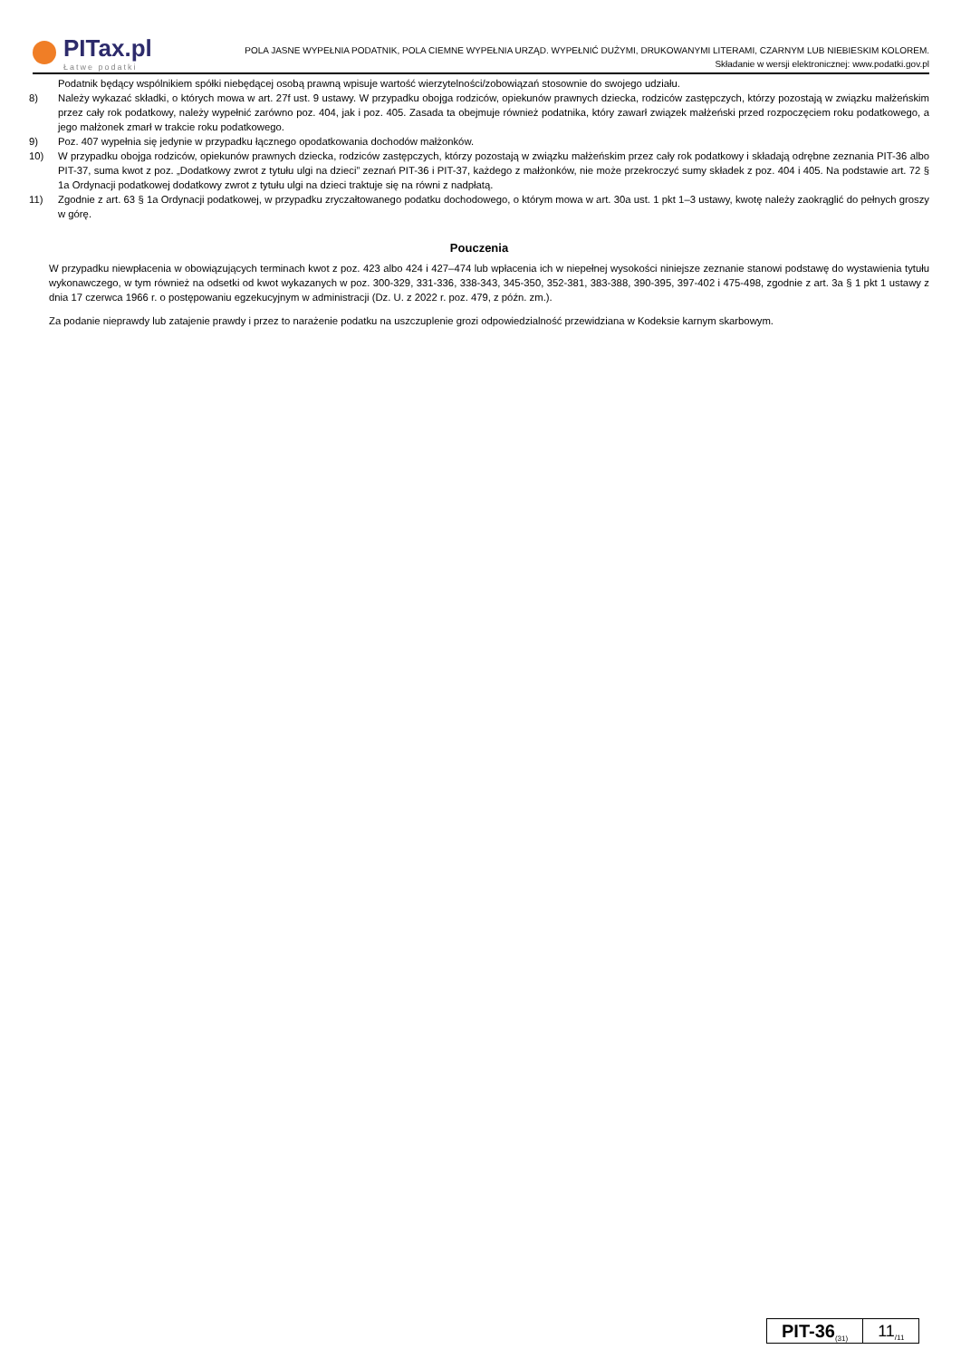PITax.pl
Łatwe podatki
POLA JASNE WYPEŁNIA PODATNIK, POLA CIEMNE WYPEŁNIA URZĄD. WYPEŁNIĆ DUŻYMI, DRUKOWANYMI LITERAMI, CZARNYM LUB NIEBIESKIM KOLOREM.
Składanie w wersji elektronicznej: www.podatki.gov.pl
Podatnik będący wspólnikiem spółki niebędącej osobą prawną wpisuje wartość wierzytelności/zobowiązań stosownie do swojego udziału.
8) Należy wykazać składki, o których mowa w art. 27f ust. 9 ustawy. W przypadku obojga rodziców, opiekunów prawnych dziecka, rodziców zastępczych, którzy pozostają w związku małżeńskim przez cały rok podatkowy, należy wypełnić zarówno poz. 404, jak i poz. 405. Zasada ta obejmuje również podatnika, który zawarł związek małżeński przed rozpoczęciem roku podatkowego, a jego małżonek zmarł w trakcie roku podatkowego.
9) Poz. 407 wypełnia się jedynie w przypadku łącznego opodatkowania dochodów małżonków.
10) W przypadku obojga rodziców, opiekunów prawnych dziecka, rodziców zastępczych, którzy pozostają w związku małżeńskim przez cały rok podatkowy i składają odrębne zeznania PIT-36 albo PIT-37, suma kwot z poz. „Dodatkowy zwrot z tytułu ulgi na dzieci” zeznań PIT-36 i PIT-37, każdego z małżonków, nie może przekroczyć sumy składek z poz. 404 i 405. Na podstawie art. 72 § 1a Ordynacji podatkowej dodatkowy zwrot z tytułu ulgi na dzieci traktuje się na równi z nadpłatą.
11) Zgodnie z art. 63 § 1a Ordynacji podatkowej, w przypadku zryczałtowanego podatku dochodowego, o którym mowa w art. 30a ust. 1 pkt 1–3 ustawy, kwotę należy zaokrąglić do pełnych groszy w górę.
Pouczenia
W przypadku niewpłacenia w obowiązujących terminach kwot z poz. 423 albo 424 i 427–474 lub wpłacenia ich w niepełnej wysokości niniejsze zeznanie stanowi podstawę do wystawienia tytułu wykonawczego, w tym również na odsetki od kwot wykazanych w poz. 300-329, 331-336, 338-343, 345-350, 352-381, 383-388, 390-395, 397-402 i 475-498, zgodnie z art. 3a § 1 pkt 1 ustawy z dnia 17 czerwca 1966 r. o postępowaniu egzekucyjnym w administracji (Dz. U. z 2022 r. poz. 479, z późn. zm.).
Za podanie nieprawdy lub zatajenie prawdy i przez to narażenie podatku na uszczuplenie grozi odpowiedzialność przewidziana w Kodeksie karnym skarbowym.
PIT-36<sub>(31)</sub>
11<sub>/11</sub>